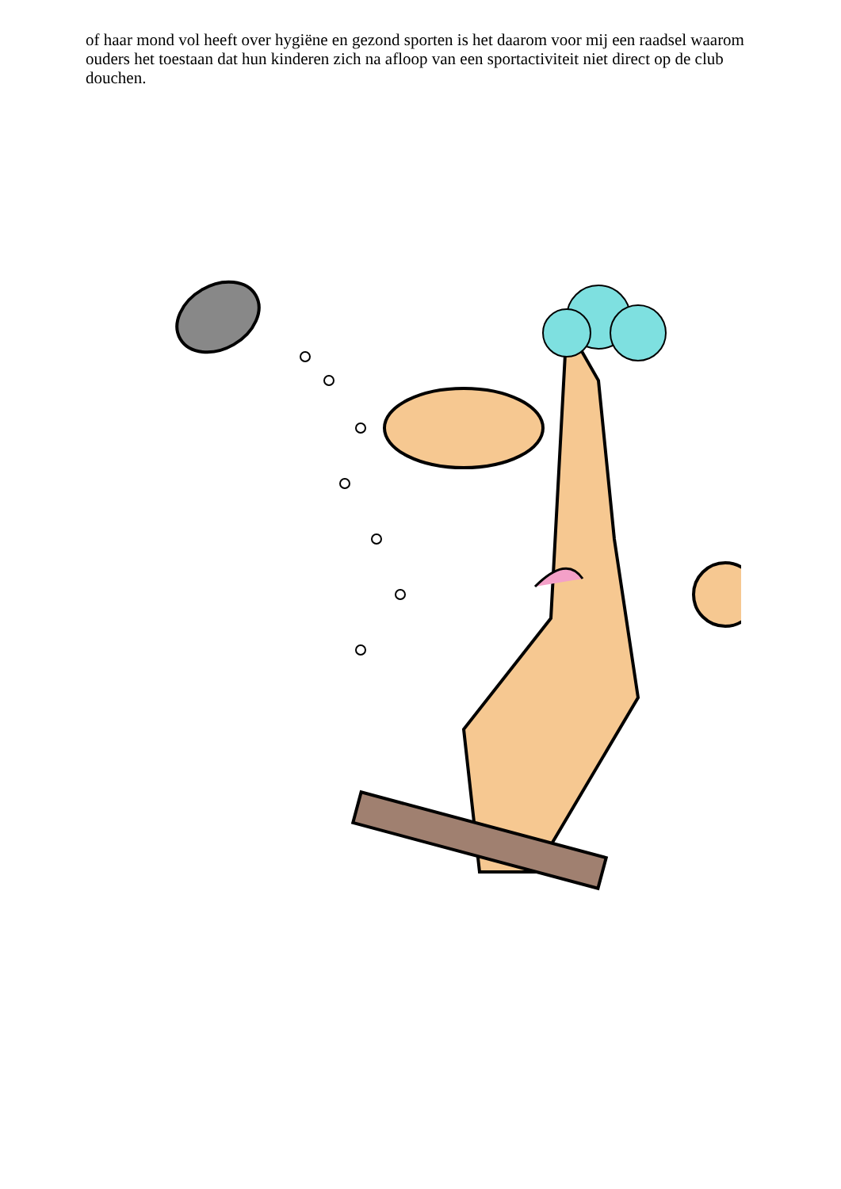of haar mond vol heeft over hygiëne en gezond sporten is het daarom voor mij een raadsel waarom ouders het toestaan dat hun kinderen zich na afloop van een sportactiviteit niet direct op de club douchen.